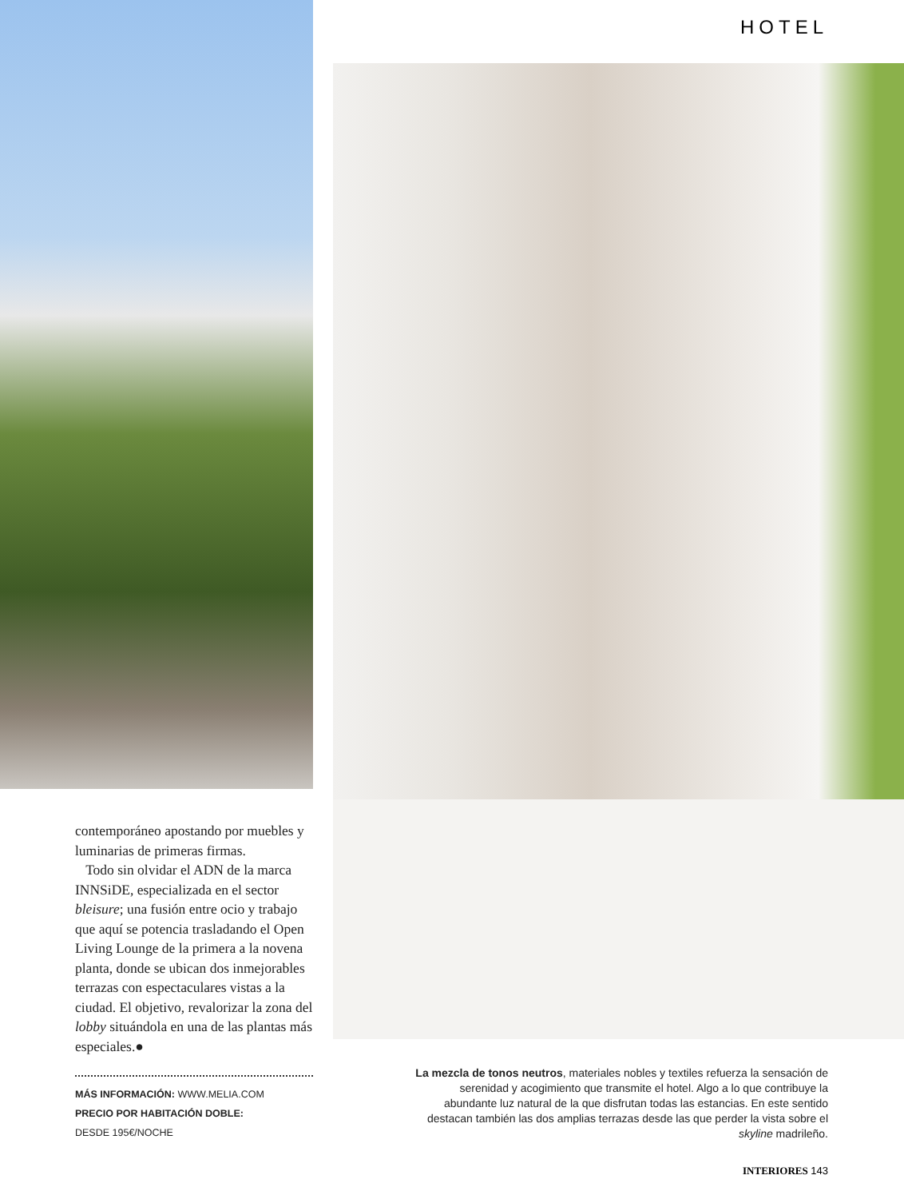contemporáneo apostando por muebles y luminarias de primeras firmas.
Todo sin olvidar el ADN de la marca INNSiDE, especializada en el sector bleisure; una fusión entre ocio y trabajo que aquí se potencia trasladando el Open Living Lounge de la primera a la novena planta, donde se ubican dos inmejorables terrazas con espectaculares vistas a la ciudad. El objetivo, revalorizar la zona del lobby situándola en una de las plantas más especiales.●
MÁS INFORMACIÓN: WWW.MELIA.COM
PRECIO POR HABITACIÓN DOBLE:
DESDE 195€/NOCHE
HOTEL
La mezcla de tonos neutros, materiales nobles y textiles refuerza la sensación de serenidad y acogimiento que transmite el hotel. Algo a lo que contribuye la abundante luz natural de la que disfrutan todas las estancias. En este sentido destacan también las dos amplias terrazas desde las que perder la vista sobre el skyline madrileño.
INTERIORES 143